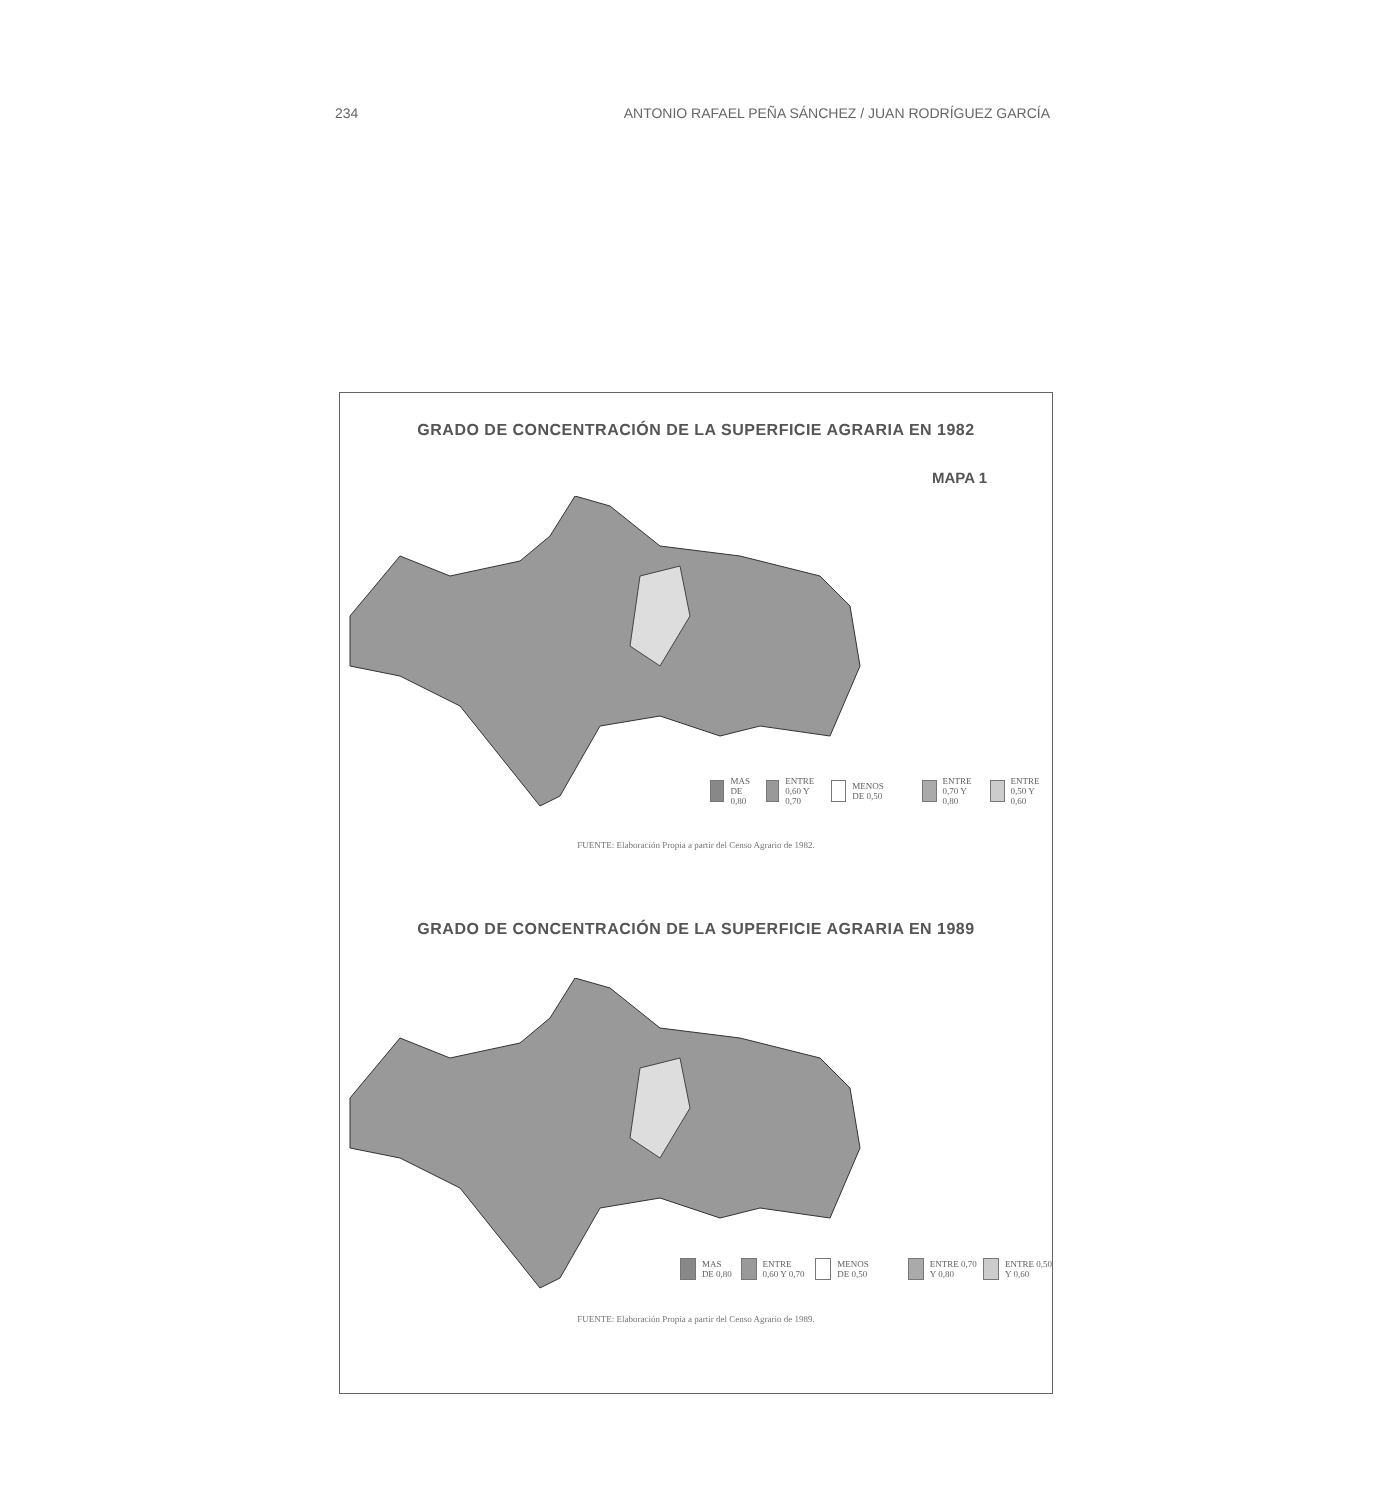234 ANTONIO RAFAEL PEÑA SÁNCHEZ / JUAN RODRÍGUEZ GARCÍA
GRADO DE CONCENTRACIÓN DE LA SUPERFICIE AGRARIA EN 1982
MAPA 1
MAS DE 0,80 ENTRE 0,60 Y 0,70 MENOS DE 0,50
ENTRE 0,70 Y 0,80 ENTRE 0,50 Y 0,60
FUENTE: Elaboración Propia a partir del Censo Agrario de 1982.
GRADO DE CONCENTRACIÓN DE LA SUPERFICIE AGRARIA EN 1989
MAS DE 0,80 ENTRE 0,60 Y 0,70 MENOS DE 0,50
ENTRE 0,70 Y 0,80 ENTRE 0,50 Y 0,60
FUENTE: Elaboración Propia a partir del Censo Agrario de 1989.